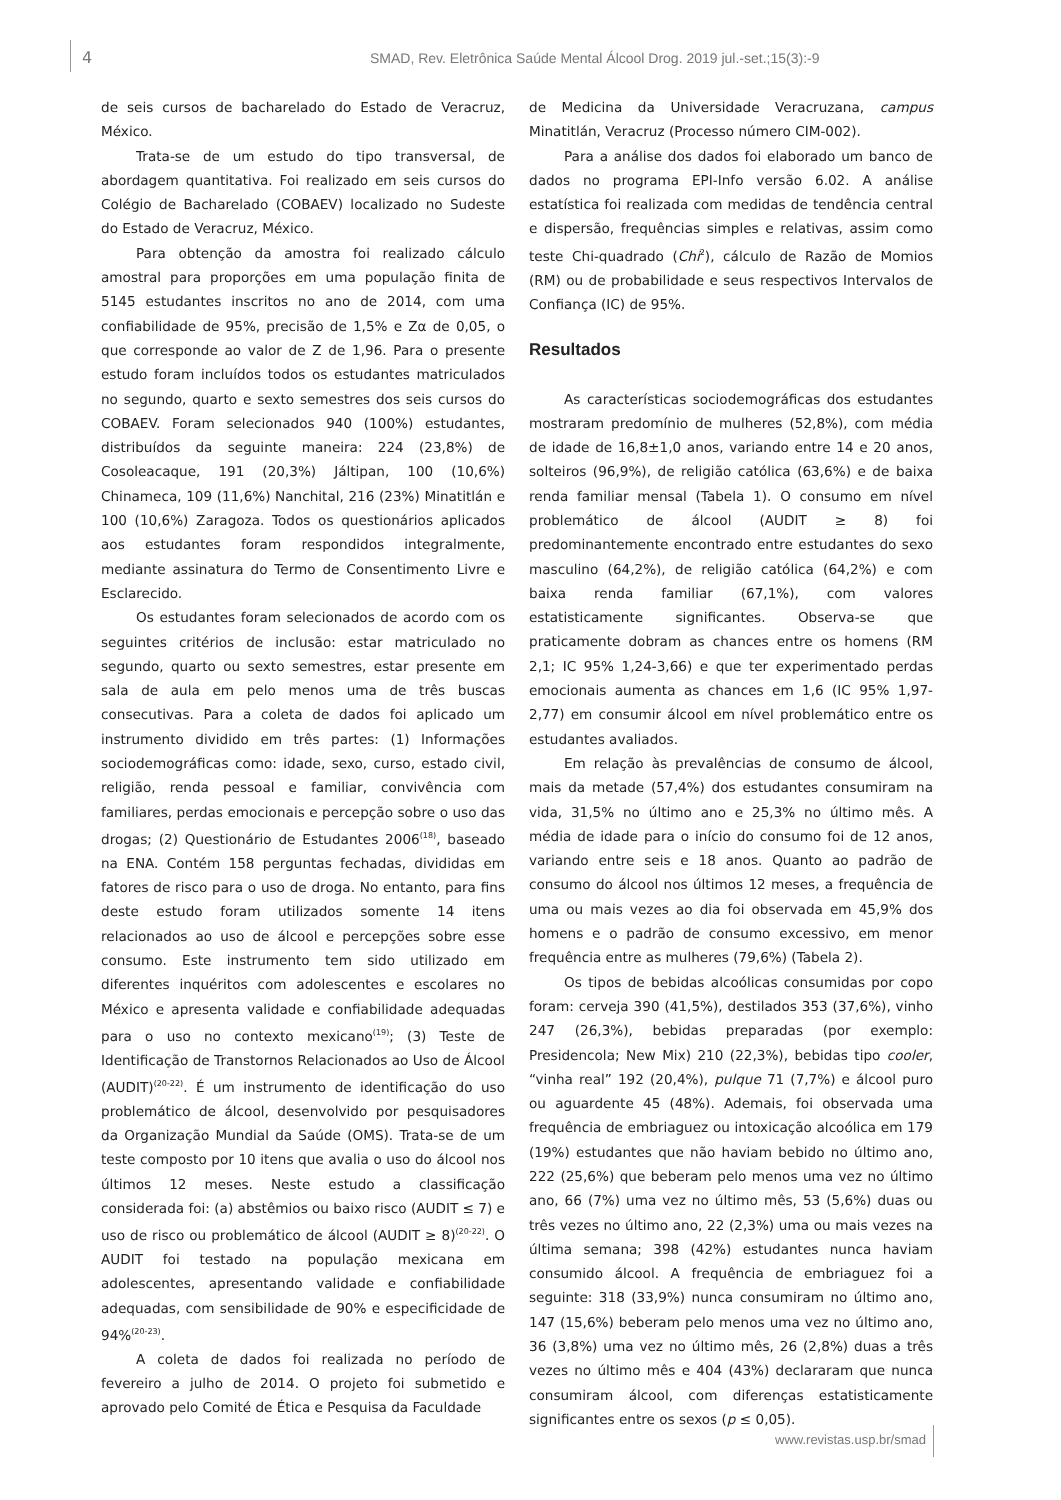4 SMAD, Rev. Eletrônica Saúde Mental Álcool Drog. 2019 jul.-set.;15(3):-9
de seis cursos de bacharelado do Estado de Veracruz, México.
Trata-se de um estudo do tipo transversal, de abordagem quantitativa. Foi realizado em seis cursos do Colégio de Bacharelado (COBAEV) localizado no Sudeste do Estado de Veracruz, México.
Para obtenção da amostra foi realizado cálculo amostral para proporções em uma população finita de 5145 estudantes inscritos no ano de 2014, com uma confiabilidade de 95%, precisão de 1,5% e Zα de 0,05, o que corresponde ao valor de Z de 1,96. Para o presente estudo foram incluídos todos os estudantes matriculados no segundo, quarto e sexto semestres dos seis cursos do COBAEV. Foram selecionados 940 (100%) estudantes, distribuídos da seguinte maneira: 224 (23,8%) de Cosoleacaque, 191 (20,3%) Jáltipan, 100 (10,6%) Chinameca, 109 (11,6%) Nanchital, 216 (23%) Minatitlán e 100 (10,6%) Zaragoza. Todos os questionários aplicados aos estudantes foram respondidos integralmente, mediante assinatura do Termo de Consentimento Livre e Esclarecido.
Os estudantes foram selecionados de acordo com os seguintes critérios de inclusão: estar matriculado no segundo, quarto ou sexto semestres, estar presente em sala de aula em pelo menos uma de três buscas consecutivas. Para a coleta de dados foi aplicado um instrumento dividido em três partes: (1) Informações sociodemográficas como: idade, sexo, curso, estado civil, religião, renda pessoal e familiar, convivência com familiares, perdas emocionais e percepção sobre o uso das drogas; (2) Questionário de Estudantes 2006<sup>(18)</sup>, baseado na ENA. Contém 158 perguntas fechadas, divididas em fatores de risco para o uso de droga. No entanto, para fins deste estudo foram utilizados somente 14 itens relacionados ao uso de álcool e percepções sobre esse consumo. Este instrumento tem sido utilizado em diferentes inquéritos com adolescentes e escolares no México e apresenta validade e confiabilidade adequadas para o uso no contexto mexicano<sup>(19)</sup>; (3) Teste de Identificação de Transtornos Relacionados ao Uso de Álcool (AUDIT)<sup>(20-22)</sup>. É um instrumento de identificação do uso problemático de álcool, desenvolvido por pesquisadores da Organização Mundial da Saúde (OMS). Trata-se de um teste composto por 10 itens que avalia o uso do álcool nos últimos 12 meses. Neste estudo a classificação considerada foi: (a) abstêmios ou baixo risco (AUDIT ≤ 7) e uso de risco ou problemático de álcool (AUDIT ≥ 8)<sup>(20-22)</sup>. O AUDIT foi testado na população mexicana em adolescentes, apresentando validade e confiabilidade adequadas, com sensibilidade de 90% e especificidade de 94%<sup>(20-23)</sup>.
A coleta de dados foi realizada no período de fevereiro a julho de 2014. O projeto foi submetido e aprovado pelo Comité de Ética e Pesquisa da Faculdade
de Medicina da Universidade Veracruzana, campus Minatitlán, Veracruz (Processo número CIM-002).
Para a análise dos dados foi elaborado um banco de dados no programa EPI-Info versão 6.02. A análise estatística foi realizada com medidas de tendência central e dispersão, frequências simples e relativas, assim como teste Chi-quadrado (Chi<sup>2</sup>), cálculo de Razão de Momios (RM) ou de probabilidade e seus respectivos Intervalos de Confiança (IC) de 95%.
Resultados
As características sociodemográficas dos estudantes mostraram predomínio de mulheres (52,8%), com média de idade de 16,8±1,0 anos, variando entre 14 e 20 anos, solteiros (96,9%), de religião católica (63,6%) e de baixa renda familiar mensal (Tabela 1). O consumo em nível problemático de álcool (AUDIT ≥ 8) foi predominantemente encontrado entre estudantes do sexo masculino (64,2%), de religião católica (64,2%) e com baixa renda familiar (67,1%), com valores estatisticamente significantes. Observa-se que praticamente dobram as chances entre os homens (RM 2,1; IC 95% 1,24-3,66) e que ter experimentado perdas emocionais aumenta as chances em 1,6 (IC 95% 1,97-2,77) em consumir álcool em nível problemático entre os estudantes avaliados.
Em relação às prevalências de consumo de álcool, mais da metade (57,4%) dos estudantes consumiram na vida, 31,5% no último ano e 25,3% no último mês. A média de idade para o início do consumo foi de 12 anos, variando entre seis e 18 anos. Quanto ao padrão de consumo do álcool nos últimos 12 meses, a frequência de uma ou mais vezes ao dia foi observada em 45,9% dos homens e o padrão de consumo excessivo, em menor frequência entre as mulheres (79,6%) (Tabela 2).
Os tipos de bebidas alcoólicas consumidas por copo foram: cerveja 390 (41,5%), destilados 353 (37,6%), vinho 247 (26,3%), bebidas preparadas (por exemplo: Presidencola; New Mix) 210 (22,3%), bebidas tipo cooler, “vinha real” 192 (20,4%), pulque 71 (7,7%) e álcool puro ou aguardente 45 (48%). Ademais, foi observada uma frequência de embriaguez ou intoxicação alcoólica em 179 (19%) estudantes que não haviam bebido no último ano, 222 (25,6%) que beberam pelo menos uma vez no último ano, 66 (7%) uma vez no último mês, 53 (5,6%) duas ou três vezes no último ano, 22 (2,3%) uma ou mais vezes na última semana; 398 (42%) estudantes nunca haviam consumido álcool. A frequência de embriaguez foi a seguinte: 318 (33,9%) nunca consumiram no último ano, 147 (15,6%) beberam pelo menos uma vez no último ano, 36 (3,8%) uma vez no último mês, 26 (2,8%) duas a três vezes no último mês e 404 (43%) declararam que nunca consumiram álcool, com diferenças estatisticamente significantes entre os sexos (p ≤ 0,05).
www.revistas.usp.br/smad